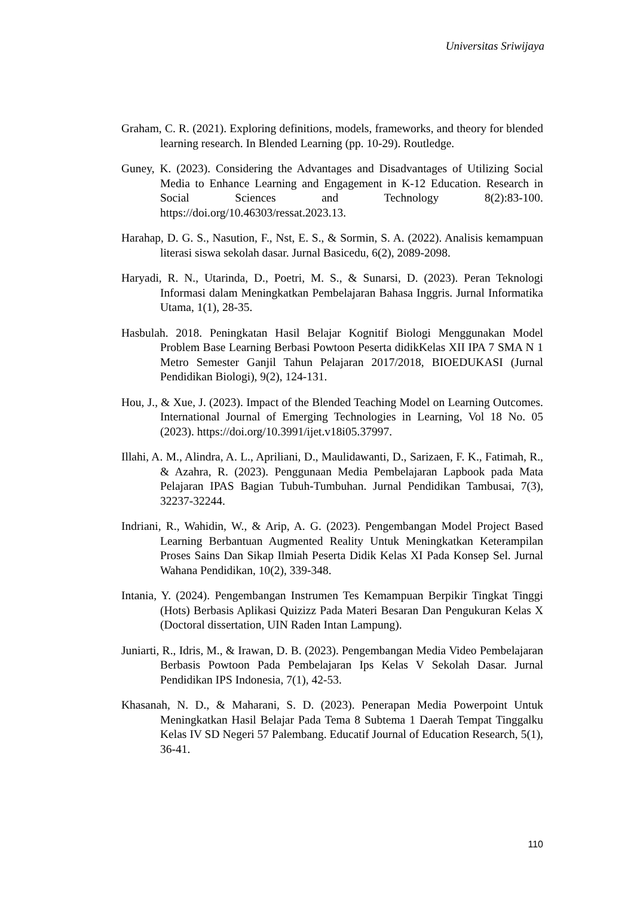Universitas Sriwijaya
Graham, C. R. (2021). Exploring definitions, models, frameworks, and theory for blended learning research. In Blended Learning (pp. 10-29). Routledge.
Guney, K. (2023). Considering the Advantages and Disadvantages of Utilizing Social Media to Enhance Learning and Engagement in K-12 Education. Research in Social Sciences and Technology 8(2):83-100. https://doi.org/10.46303/ressat.2023.13.
Harahap, D. G. S., Nasution, F., Nst, E. S., & Sormin, S. A. (2022). Analisis kemampuan literasi siswa sekolah dasar. Jurnal Basicedu, 6(2), 2089-2098.
Haryadi, R. N., Utarinda, D., Poetri, M. S., & Sunarsi, D. (2023). Peran Teknologi Informasi dalam Meningkatkan Pembelajaran Bahasa Inggris. Jurnal Informatika Utama, 1(1), 28-35.
Hasbulah. 2018. Peningkatan Hasil Belajar Kognitif Biologi Menggunakan Model Problem Base Learning Berbasi Powtoon Peserta didikKelas XII IPA 7 SMA N 1 Metro Semester Ganjil Tahun Pelajaran 2017/2018, BIOEDUKASI (Jurnal Pendidikan Biologi), 9(2), 124-131.
Hou, J., & Xue, J. (2023). Impact of the Blended Teaching Model on Learning Outcomes. International Journal of Emerging Technologies in Learning, Vol 18 No. 05 (2023). https://doi.org/10.3991/ijet.v18i05.37997.
Illahi, A. M., Alindra, A. L., Apriliani, D., Maulidawanti, D., Sarizaen, F. K., Fatimah, R., & Azahra, R. (2023). Penggunaan Media Pembelajaran Lapbook pada Mata Pelajaran IPAS Bagian Tubuh-Tumbuhan. Jurnal Pendidikan Tambusai, 7(3), 32237-32244.
Indriani, R., Wahidin, W., & Arip, A. G. (2023). Pengembangan Model Project Based Learning Berbantuan Augmented Reality Untuk Meningkatkan Keterampilan Proses Sains Dan Sikap Ilmiah Peserta Didik Kelas XI Pada Konsep Sel. Jurnal Wahana Pendidikan, 10(2), 339-348.
Intania, Y. (2024). Pengembangan Instrumen Tes Kemampuan Berpikir Tingkat Tinggi (Hots) Berbasis Aplikasi Quizizz Pada Materi Besaran Dan Pengukuran Kelas X (Doctoral dissertation, UIN Raden Intan Lampung).
Juniarti, R., Idris, M., & Irawan, D. B. (2023). Pengembangan Media Video Pembelajaran Berbasis Powtoon Pada Pembelajaran Ips Kelas V Sekolah Dasar. Jurnal Pendidikan IPS Indonesia, 7(1), 42-53.
Khasanah, N. D., & Maharani, S. D. (2023). Penerapan Media Powerpoint Untuk Meningkatkan Hasil Belajar Pada Tema 8 Subtema 1 Daerah Tempat Tinggalku Kelas IV SD Negeri 57 Palembang. Educatif Journal of Education Research, 5(1), 36-41.
110